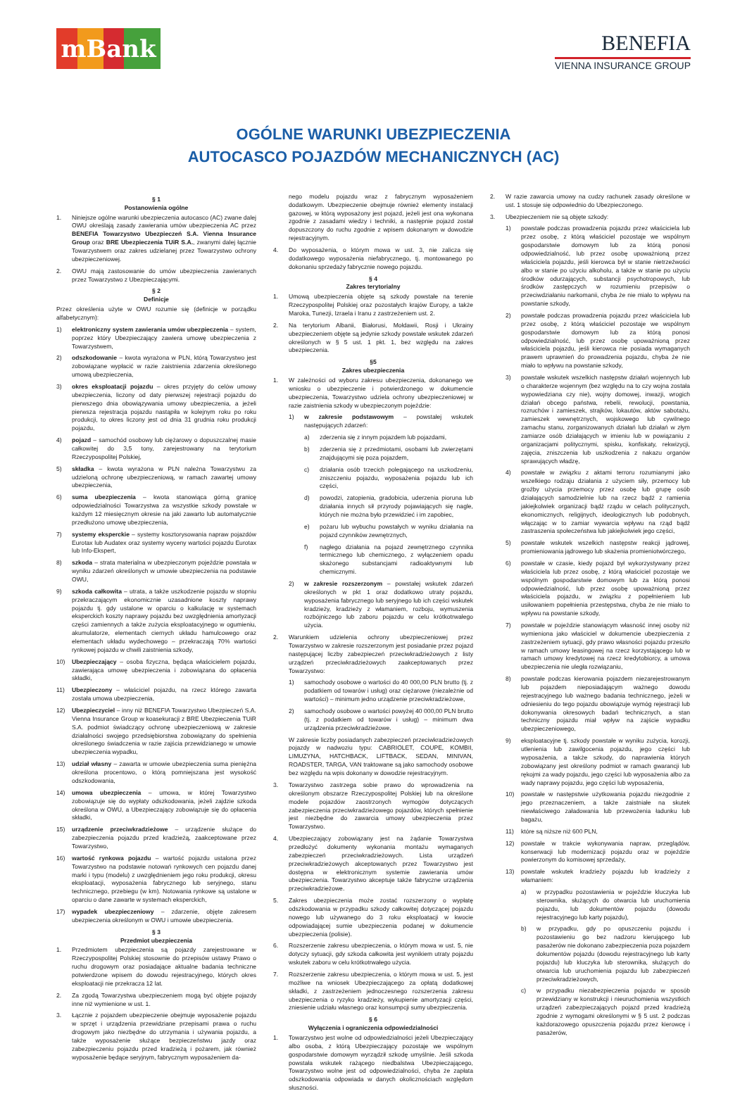mBank
BENEFIA
VIENNA INSURANCE GROUP
OGÓLNE WARUNKI UBEZPIECZENIA
AUTOCASCO POJAZDÓW MECHANICZNYCH (AC)
§ 1
Postanowienia ogólne
1. Niniejsze ogólne warunki ubezpieczenia autocasco (AC) zwane dalej OWU określają zasady zawierania umów ubezpieczenia AC przez BENEFIA Towarzystwo Ubezpieczeń S.A. Vienna Insurance Group oraz BRE Ubezpieczenia TUiR S.A., zwanymi dalej łącznie Towarzystwem oraz zakres udzielanej przez Towarzystwo ochrony ubezpieczeniowej.
2. OWU mają zastosowanie do umów ubezpieczenia zawieranych przez Towarzystwo z Ubezpieczającymi.
§ 2
Definicje
Przez określenia użyte w OWU rozumie się (definicje w porządku alfabetycznym):
1) elektroniczny system zawierania umów ubezpieczenia – system, poprzez który Ubezpieczający zawiera umowę ubezpieczenia z Towarzystwem,
2) odszkodowanie – kwota wyrażona w PLN, którą Towarzystwo jest zobowiązane wypłacić w razie zaistnienia zdarzenia określonego umową ubezpieczenia,
3) okres eksploatacji pojazdu – okres przyjęty do celów umowy ubezpieczenia, liczony od daty pierwszej rejestracji pojazdu do pierwszego dnia obowiązywania umowy ubezpieczenia, a jeżeli pierwsza rejestracja pojazdu nastąpiła w kolejnym roku po roku produkcji, to okres liczony jest od dnia 31 grudnia roku produkcji pojazdu,
4) pojazd – samochód osobowy lub ciężarowy o dopuszczalnej masie całkowitej do 3,5 tony, zarejestrowany na terytorium Rzeczypospolitej Polskiej,
5) składka – kwota wyrażona w PLN należna Towarzystwu za udzieloną ochronę ubezpieczeniową, w ramach zawartej umowy ubezpieczenia,
6) suma ubezpieczenia – kwota stanowiąca górną granicę odpowiedzialności Towarzystwa za wszystkie szkody powstałe w każdym 12 miesięcznym okresie na jaki zawarto lub automatycznie przedłużono umowę ubezpieczenia,
7) systemy eksperckie – systemy kosztorysowania napraw pojazdów Eurotax lub Audatex oraz systemy wyceny wartości pojazdu Eurotax lub Info-Ekspert,
8) szkoda – strata materialna w ubezpieczonym pojeździe powstała w wyniku zdarzeń określonych w umowie ubezpieczenia na podstawie OWU,
9) szkoda całkowita – utrata, a także uszkodzenie pojazdu w stopniu przekraczającym ekonomicznie uzasadnione koszty naprawy pojazdu tj. gdy ustalone w oparciu o kalkulację w systemach eksperckich koszty naprawy pojazdu bez uwzględnienia amortyzacji części zamiennych a także zużycia eksploatacyjnego w ogumieniu, akumulatorze, elementach ciernych układu hamulcowego oraz elementach układu wydechowego – przekraczają 70% wartości rynkowej pojazdu w chwili zaistnienia szkody,
10) Ubezpieczający – osoba fizyczna, będąca właścicielem pojazdu, zawierająca umowę ubezpieczenia i zobowiązana do opłacenia składki,
11) Ubezpieczony – właściciel pojazdu, na rzecz którego zawarta została umowa ubezpieczenia,
12) Ubezpieczyciel – inny niż BENEFIA Towarzystwo Ubezpieczeń S.A. Vienna Insurance Group w koasekuracji z BRE Ubezpieczenia TUiR S.A. podmiot świadczący ochronę ubezpieczeniową w zakresie działalności swojego przedsiębiorstwa zobowiązany do spełnienia określonego świadczenia w razie zajścia przewidzianego w umowie ubezpieczenia wypadku,
13) udział własny – zawarta w umowie ubezpieczenia suma pieniężna określona procentowo, o którą pomniejszana jest wysokość odszkodowania,
14) umowa ubezpieczenia – umowa, w której Towarzystwo zobowiązuje się do wypłaty odszkodowania, jeżeli zajdzie szkoda określona w OWU, a Ubezpieczający zobowiązuje się do opłacenia składki,
15) urządzenie przeciwkradzieżowe – urządzenie służące do zabezpieczenia pojazdu przed kradzieżą, zaakceptowane przez Towarzystwo,
16) wartość rynkowa pojazdu – wartość pojazdu ustalona przez Towarzystwo na podstawie notowań rynkowych cen pojazdu danej marki i typu (modelu) z uwzględnieniem jego roku produkcji, okresu eksploatacji, wyposażenia fabrycznego lub seryjnego, stanu technicznego, przebiegu (w km). Notowania rynkowe są ustalone w oparciu o dane zawarte w systemach eksperckich,
17) wypadek ubezpieczeniowy – zdarzenie, objęte zakresem ubezpieczenia określonym w OWU i umowie ubezpieczenia.
§ 3
Przedmiot ubezpieczenia
1. Przedmiotem ubezpieczenia są pojazdy zarejestrowane w Rzeczypospolitej Polskiej stosownie do przepisów ustawy Prawo o ruchu drogowym oraz posiadające aktualne badania techniczne potwierdzone wpisem do dowodu rejestracyjnego, których okres eksploatacji nie przekracza 12 lat.
2. Za zgodą Towarzystwa ubezpieczeniem mogą być objęte pojazdy inne niż wymienione w ust. 1.
3. Łącznie z pojazdem ubezpieczenie obejmuje wyposażenie pojazdu w sprzęt i urządzenia przewidziane przepisami prawa o ruchu drogowym jako niezbędne do utrzymania i używania pojazdu, a także wyposażenie służące bezpieczeństwu jazdy oraz zabezpieczeniu pojazdu przed kradzieżą i pożarem, jak również wyposażenie będące seryjnym, fabrycznym wyposażeniem da-
nego modelu pojazdu wraz z fabrycznym wyposażeniem dodatkowym. Ubezpieczenie obejmuje również elementy instalacji gazowej, w którą wyposażony jest pojazd, jeżeli jest ona wykonana zgodnie z zasadami wiedzy i techniki, a następnie pojazd został dopuszczony do ruchu zgodnie z wpisem dokonanym w dowodzie rejestracyjnym.
4. Do wyposażenia, o którym mowa w ust. 3, nie zalicza się dodatkowego wyposażenia niefabrycznego, tj. montowanego po dokonaniu sprzedaży fabrycznie nowego pojazdu.
§ 4
Zakres terytorialny
1. Umową ubezpieczenia objęte są szkody powstałe na terenie Rzeczypospolitej Polskiej oraz pozostałych krajów Europy, a także Maroka, Tunezji, Izraela i Iranu z zastrzeżeniem ust. 2.
2. Na terytorium Albanii, Białorusi, Mołdawii, Rosji i Ukrainy ubezpieczeniem objęte są jedynie szkody powstałe wskutek zdarzeń określonych w § 5 ust. 1 pkt. 1, bez względu na zakres ubezpieczenia.
§5
Zakres ubezpieczenia
1. W zależności od wyboru zakresu ubezpieczenia, dokonanego we wniosku o ubezpieczenie i potwierdzonego w dokumencie ubezpieczenia, Towarzystwo udziela ochrony ubezpieczeniowej w razie zaistnienia szkody w ubezpieczonym pojeździe:
1) w zakresie podstawowym – powstałej wskutek następujących zdarzeń:
a) zderzenia się z innym pojazdem lub pojazdami,
b) zderzenia się z przedmiotami, osobami lub zwierzętami znajdującymi się poza pojazdem,
c) działania osób trzecich polegającego na uszkodzeniu, zniszczeniu pojazdu, wyposażenia pojazdu lub ich części,
d) powodzi, zatopienia, gradobicia, uderzenia pioruna lub działania innych sił przyrody pojawiających się nagle, których nie można było przewidzieć i im zapobiec,
e) pożaru lub wybuchu powstałych w wyniku działania na pojazd czynników zewnętrznych,
f) nagłego działania na pojazd zewnętrznego czynnika termicznego lub chemicznego, z wyłączeniem opadu skażonego substancjami radioaktywnymi lub chemicznymi.
2) w zakresie rozszerzonym – powstałej wskutek zdarzeń określonych w pkt 1 oraz dodatkowo utraty pojazdu, wyposażenia fabrycznego lub seryjnego lub ich części wskutek kradzieży, kradzieży z włamaniem, rozboju, wymuszenia rozbójniczego lub zaboru pojazdu w celu krótkotrwałego użycia.
2. Warunkiem udzielenia ochrony ubezpieczeniowej przez Towarzystwo w zakresie rozszerzonym jest posiadanie przez pojazd następującej liczby zabezpieczeń przeciwkradzieżowych z listy urządzeń przeciwkradzieżowych zaakceptowanych przez Towarzystwo:
1) samochody osobowe o wartości do 40 000,00 PLN brutto (tj. z podatkiem od towarów i usług) oraz ciężarowe (niezależnie od wartości) – minimum jedno urządzenie przeciwkradzieżowe,
2) samochody osobowe o wartości powyżej 40 000,00 PLN brutto (tj. z podatkiem od towarów i usług) – minimum dwa urządzenia przeciwkradzieżowe.
W zakresie liczby posiadanych zabezpieczeń przeciwkradzieżowych pojazdy w nadwoziu typu: CABRIOLET, COUPE, KOMBII, LIMUZYNA, HATCHBACK, LIFTBACK, SEDAN, MINIVAN, ROADSTER, TARGA, VAN traktowane są jako samochody osobowe bez względu na wpis dokonany w dowodzie rejestracyjnym.
3. Towarzystwo zastrzega sobie prawo do wprowadzenia na określonym obszarze Rzeczypospolitej Polskiej lub na określone modele pojazdów zaostrzonych wymogów dotyczących zabezpieczenia przeciwkradzieżowego pojazdów, których spełnienie jest niezbędne do zawarcia umowy ubezpieczenia przez Towarzystwo.
4. Ubezpieczający zobowiązany jest na żądanie Towarzystwa przedłożyć dokumenty wykonania montażu wymaganych zabezpieczeń przeciwkradzieżowych. Lista urządzeń przeciwkradzieżowych akceptowanych przez Towarzystwo jest dostępna w elektronicznym systemie zawierania umów ubezpieczenia. Towarzystwo akceptuje także fabryczne urządzenia przeciwkradzieżowe.
5. Zakres ubezpieczenia może zostać rozszerzony o wypłatę odszkodowania w przypadku szkody całkowitej dotyczącej pojazdu nowego lub używanego do 3 roku eksploatacji w kwocie odpowiadającej sumie ubezpieczenia podanej w dokumencie ubezpieczenia (polisie).
6. Rozszerzenie zakresu ubezpieczenia, o którym mowa w ust. 5, nie dotyczy sytuacji, gdy szkoda całkowita jest wynikiem utraty pojazdu wskutek zaboru w celu krótkotrwałego użycia.
7. Rozszerzenie zakresu ubezpieczenia, o którym mowa w ust. 5, jest możliwe na wniosek Ubezpieczającego za opłatą dodatkowej składki, z zastrzeżeniem jednoczesnego rozszerzenia zakresu ubezpieczenia o ryzyko kradzieży, wykupienie amortyzacji części, zniesienie udziału własnego oraz konsumpcji sumy ubezpieczenia.
§ 6
Wyłączenia i ograniczenia odpowiedzialności
1. Towarzystwo jest wolne od odpowiedzialności jeżeli Ubezpieczający albo osoba, z którą Ubezpieczający pozostaje we wspólnym gospodarstwie domowym wyrządził szkodę umyślnie. Jeśli szkoda powstała wskutek rażącego niedbalstwa Ubezpieczającego, Towarzystwo wolne jest od odpowiedzialności, chyba że zapłata odszkodowania odpowiada w danych okolicznościach względom słuszności.
2. W razie zawarcia umowy na cudzy rachunek zasady określone w ust. 1 stosuje się odpowiednio do Ubezpieczonego.
3. Ubezpieczeniem nie są objęte szkody:
1) powstałe podczas prowadzenia pojazdu przez właściciela lub przez osobę, z którą właściciel pozostaje we wspólnym gospodarstwie domowym lub za którą ponosi odpowiedzialność, lub przez osobę upoważnioną przez właściciela pojazdu, jeśli kierowca był w stanie nietrzeźwości albo w stanie po użyciu alkoholu, a także w stanie po użyciu środków odurzających, substancji psychotropowych, lub środków zastępczych w rozumieniu przepisów o przeciwdziałaniu narkomanii, chyba że nie miało to wpływu na powstanie szkody,
2) powstałe podczas prowadzenia pojazdu przez właściciela lub przez osobę, z którą właściciel pozostaje we wspólnym gospodarstwie domowym lub za którą ponosi odpowiedzialność, lub przez osobę upoważnioną przez właściciela pojazdu, jeśli kierowca nie posiada wymaganych prawem uprawnień do prowadzenia pojazdu, chyba że nie miało to wpływu na powstanie szkody,
3) powstałe wskutek wszelkich następstw działań wojennych lub o charakterze wojennym (bez względu na to czy wojna została wypowiedziana czy nie), wojny domowej, inwazji, wrogich działań obcego państwa, rebelii, rewolucji, powstania, rozruchów i zamieszek, strajków, lokautów, aktów sabotażu, zamieszek wewnętrznych, wojskowego lub cywilnego zamachu stanu, zorganizowanych działań lub działań w złym zamiarze osób działających w imieniu lub w powiązaniu z organizacjami politycznymi, spisku, konfiskaty, rekwizycji, zajęcia, zniszczenia lub uszkodzenia z nakazu organów sprawujących władzę,
4) powstałe w związku z aktami terroru rozumianymi jako wszelkiego rodzaju działania z użyciem siły, przemocy lub groźby użycia przemocy przez osobę lub grupę osób działających samodzielnie lub na rzecz bądź z ramienia jakiejkolwiek organizacji bądź rządu w celach politycznych, ekonomicznych, religijnych, ideologicznych lub podobnych, włączając w to zamiar wywarcia wpływu na rząd bądź zastraszenia społeczeństwa lub jakiejkolwiek jego części,
5) powstałe wskutek wszelkich następstw reakcji jądrowej, promieniowania jądrowego lub skażenia promieniotwórczego,
6) powstałe w czasie, kiedy pojazd był wykorzystywany przez właściciela lub przez osobę, z którą właściciel pozostaje we wspólnym gospodarstwie domowym lub za którą ponosi odpowiedzialność, lub przez osobę upoważnioną przez właściciela pojazdu, w związku z popełnieniem lub usiłowaniem popełnienia przestępstwa, chyba że nie miało to wpływu na powstanie szkody,
7) powstałe w pojeździe stanowiącym własność innej osoby niż wymieniona jako właściciel w dokumencie ubezpieczenia z zastrzeżeniem sytuacji, gdy prawo własności pojazdu przeszło w ramach umowy leasingowej na rzecz korzystającego lub w ramach umowy kredytowej na rzecz kredytobiorcy, a umowa ubezpieczenia nie uległa rozwiązaniu,
8) powstałe podczas kierowania pojazdem niezarejestrowanym lub pojazdem nieposiadającym ważnego dowodu rejestracyjnego lub ważnego badania technicznego, jeżeli w odniesieniu do tego pojazdu obowiązuje wymóg rejestracji lub dokonywania okresowych badań technicznych, a stan techniczny pojazdu miał wpływ na zajście wypadku ubezpieczeniowego,
9) eksploatacyjne tj. szkody powstałe w wyniku zużycia, korozji, utlenienia lub zawilgocenia pojazdu, jego części lub wyposażenia, a także szkody, do naprawienia których zobowiązany jest określony podmiot w ramach gwarancji lub rękojmi za wady pojazdu, jego części lub wyposażenia albo za wady naprawy pojazdu, jego części lub wyposażenia,
10) powstałe w następstwie użytkowania pojazdu niezgodnie z jego przeznaczeniem, a także zaistniałe na skutek niewłaściwego załadowania lub przewożenia ładunku lub bagażu,
11) które są niższe niż 600 PLN,
12) powstałe w trakcie wykonywania napraw, przeglądów, konserwacji lub modernizacji pojazdu oraz w pojeździe powierzonym do komisowej sprzedaży,
13) powstałe wskutek kradzieży pojazdu lub kradzieży z włamaniem:
a) w przypadku pozostawienia w pojeździe kluczyka lub sterownika, służących do otwarcia lub uruchomienia pojazdu, lub dokumentów pojazdu (dowodu rejestracyjnego lub karty pojazdu),
b) w przypadku, gdy po opuszczeniu pojazdu i pozostawieniu go bez nadzoru kierującego lub pasażerów nie dokonano zabezpieczenia poza pojazdem dokumentów pojazdu (dowodu rejestracyjnego lub karty pojazdu) lub kluczyka lub sterownika, służących do otwarcia lub uruchomienia pojazdu lub zabezpieczeń przeciwkradzieżowych,
c) w przypadku niezabezpieczenia pojazdu w sposób przewidziany w konstrukcji i nieuruchomienia wszystkich urządzeń zabezpieczających pojazd przed kradzieżą zgodnie z wymogami określonymi w § 5 ust. 2 podczas każdorazowego opuszczenia pojazdu przez kierowcę i pasażerów,